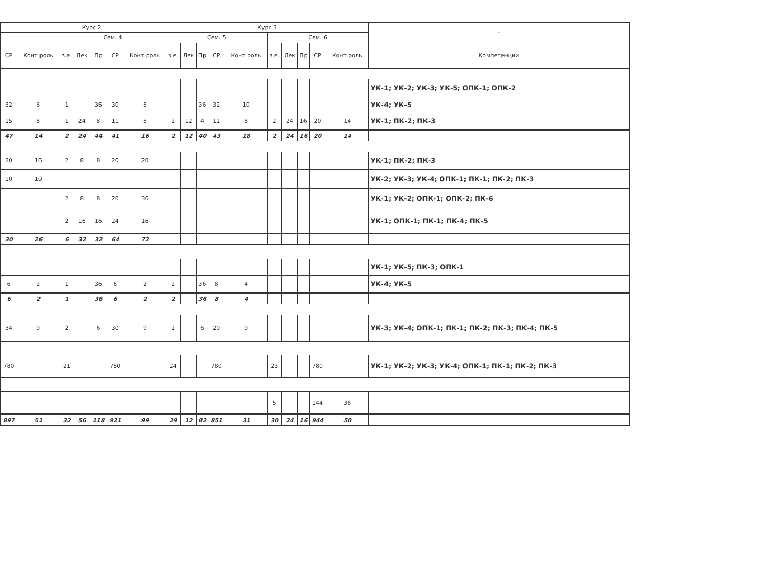| | Курс 2 | | | | | | Курс 3 | | | | | | | | | | - |
| --- | --- | --- | --- | --- | --- | --- | --- | --- | --- | --- | --- | --- | --- | --- | --- | --- | --- |
| | | Сем. 4 | | | | | Сем. 5 | | | | | Сем. 6 | | | | | |
| СР | Конт роль | з.е. | Лек | Пр | СР | Конт роль | з.е. | Лек | Пр | СР | Конт роль | з.е. | Лек | Пр | СР | Конт роль | Компетенции |
| | | | | | | | | | | | | | | | | | УК-1; УК-2; УК-3; УК-5; ОПК-1; ОПК-2 |
| 32 | 6 | 1 | | 36 | 30 | 8 | | | 36 | 32 | 10 | | | | | | УК-4; УК-5 |
| 15 | 8 | 1 | 24 | 8 | 11 | 8 | 2 | 12 | 4 | 11 | 8 | 2 | 24 | 16 | 20 | 14 | УК-1; ПК-2; ПК-3 |
| 47 | 14 | 2 | 24 | 44 | 41 | 16 | 2 | 12 | 40 | 43 | 18 | 2 | 24 | 16 | 20 | 14 | |
| 20 | 16 | 2 | 8 | 8 | 20 | 20 | | | | | | | | | | | УК-1; ПК-2; ПК-3 |
| 10 | 10 | | | | | | | | | | | | | | | | УК-2; УК-3; УК-4; ОПК-1; ПК-1; ПК-2; ПК-3 |
| | | 2 | 8 | 8 | 20 | 36 | | | | | | | | | | | УК-1; УК-2; ОПК-1; ОПК-2; ПК-6 |
| | | 2 | 16 | 16 | 24 | 16 | | | | | | | | | | | УК-1; ОПК-1; ПК-1; ПК-4; ПК-5 |
| 30 | 26 | 6 | 32 | 32 | 64 | 72 | | | | | | | | | | | |
| | | | | | | | | | | | | | | | | | УК-1; УК-5; ПК-3; ОПК-1 |
| 6 | 2 | 1 | | 36 | 6 | 2 | 2 | | 36 | 8 | 4 | | | | | | УК-4; УК-5 |
| 6 | 2 | 1 | | 36 | 6 | 2 | 2 | | 36 | 8 | 4 | | | | | | |
| 34 | 9 | 2 | | 6 | 30 | 9 | 1 | | 6 | 20 | 9 | | | | | | УК-3; УК-4; ОПК-1; ПК-1; ПК-2; ПК-3; ПК-4; ПК-5 |
| 780 | | 21 | | | 780 | | 24 | | | 780 | | 23 | | | 780 | | УК-1; УК-2; УК-3; УК-4; ОПК-1; ПК-1; ПК-2; ПК-3 |
| | | | | | | | | | | | | 5 | | | 144 | 36 | |
| 897 | 51 | 32 | 56 | 118 | 921 | 99 | 29 | 12 | 82 | 851 | 31 | 30 | 24 | 16 | 944 | 50 | |